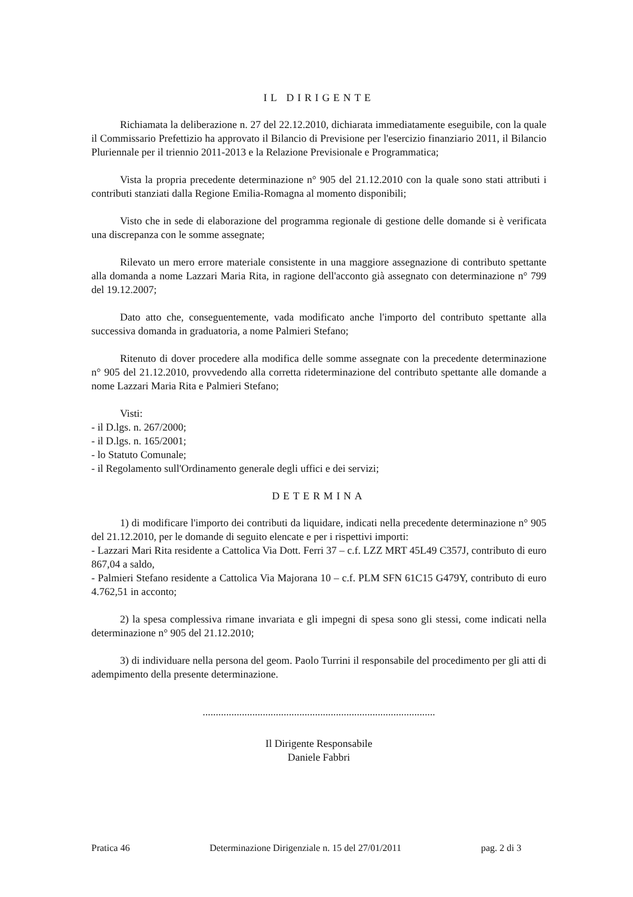IL DIRIGENTE
Richiamata la deliberazione n. 27 del 22.12.2010, dichiarata immediatamente eseguibile, con la quale il Commissario Prefettizio ha approvato il Bilancio di Previsione per l'esercizio finanziario 2011, il Bilancio Pluriennale per il triennio 2011-2013 e la Relazione Previsionale e Programmatica;
Vista la propria precedente determinazione n° 905 del 21.12.2010 con la quale sono stati attributi i contributi stanziati dalla Regione Emilia-Romagna al momento disponibili;
Visto che in sede di elaborazione del programma regionale di gestione delle domande si è verificata una discrepanza con le somme assegnate;
Rilevato un mero errore materiale consistente in una maggiore assegnazione di contributo spettante alla domanda a nome Lazzari Maria Rita, in ragione dell'acconto già assegnato con determinazione n° 799 del 19.12.2007;
Dato atto che, conseguentemente, vada modificato anche l'importo del contributo spettante alla successiva domanda in graduatoria, a nome Palmieri Stefano;
Ritenuto di dover procedere alla modifica delle somme assegnate con la precedente determinazione n° 905 del 21.12.2010, provvedendo alla corretta rideterminazione del contributo spettante alle domande a nome Lazzari Maria Rita e Palmieri Stefano;
Visti:
- il D.lgs. n. 267/2000;
- il D.lgs. n. 165/2001;
- lo Statuto Comunale;
- il Regolamento sull'Ordinamento generale degli uffici e dei servizi;
DETERMINA
1) di modificare l'importo dei contributi da liquidare, indicati nella precedente determinazione n° 905 del 21.12.2010, per le domande di seguito elencate e per i rispettivi importi:
- Lazzari Mari Rita residente a Cattolica Via Dott. Ferri 37 – c.f. LZZ MRT 45L49 C357J, contributo di euro 867,04 a saldo,
- Palmieri Stefano residente a Cattolica Via Majorana 10 – c.f. PLM SFN 61C15 G479Y, contributo di euro 4.762,51 in acconto;
2) la spesa complessiva rimane invariata e gli impegni di spesa sono gli stessi, come indicati nella determinazione n° 905 del 21.12.2010;
3) di individuare nella persona del geom. Paolo Turrini il responsabile del procedimento per gli atti di adempimento della presente determinazione.
.........................................................................................
Il Dirigente Responsabile
Daniele Fabbri
Pratica 46 Determinazione Dirigenziale n. 15 del 27/01/2011 pag. 2 di 3